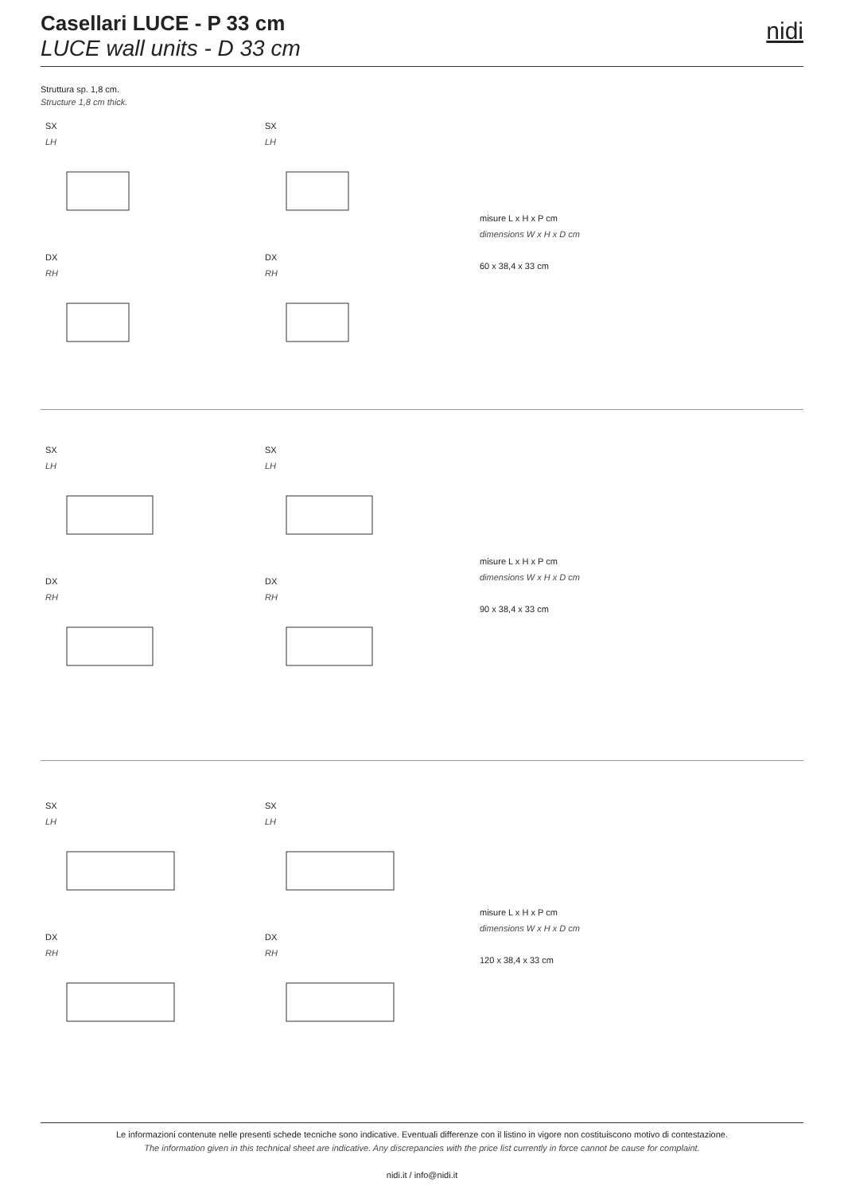Casellari LUCE - P 33 cm
LUCE wall units - D 33 cm
nidi
Struttura sp. 1,8 cm.
Structure 1,8 cm thick.
SX
LH
DX
RH
SX
LH
DX
RH
misure L x H x P cm
dimensions W x H x D cm
60 x 38,4 x 33 cm
SX
LH
DX
RH
SX
LH
DX
RH
misure L x H x P cm
dimensions W x H x D cm
90 x 38,4 x 33 cm
SX
LH
DX
RH
SX
LH
DX
RH
misure L x H x P cm
dimensions W x H x D cm
120 x 38,4 x 33 cm
Le informazioni contenute nelle presenti schede tecniche sono indicative. Eventuali differenze con il listino in vigore non costituiscono motivo di contestazione.
The information given in this technical sheet are indicative. Any discrepancies with the price list currently in force cannot be cause for complaint.
nidi.it / info@nidi.it